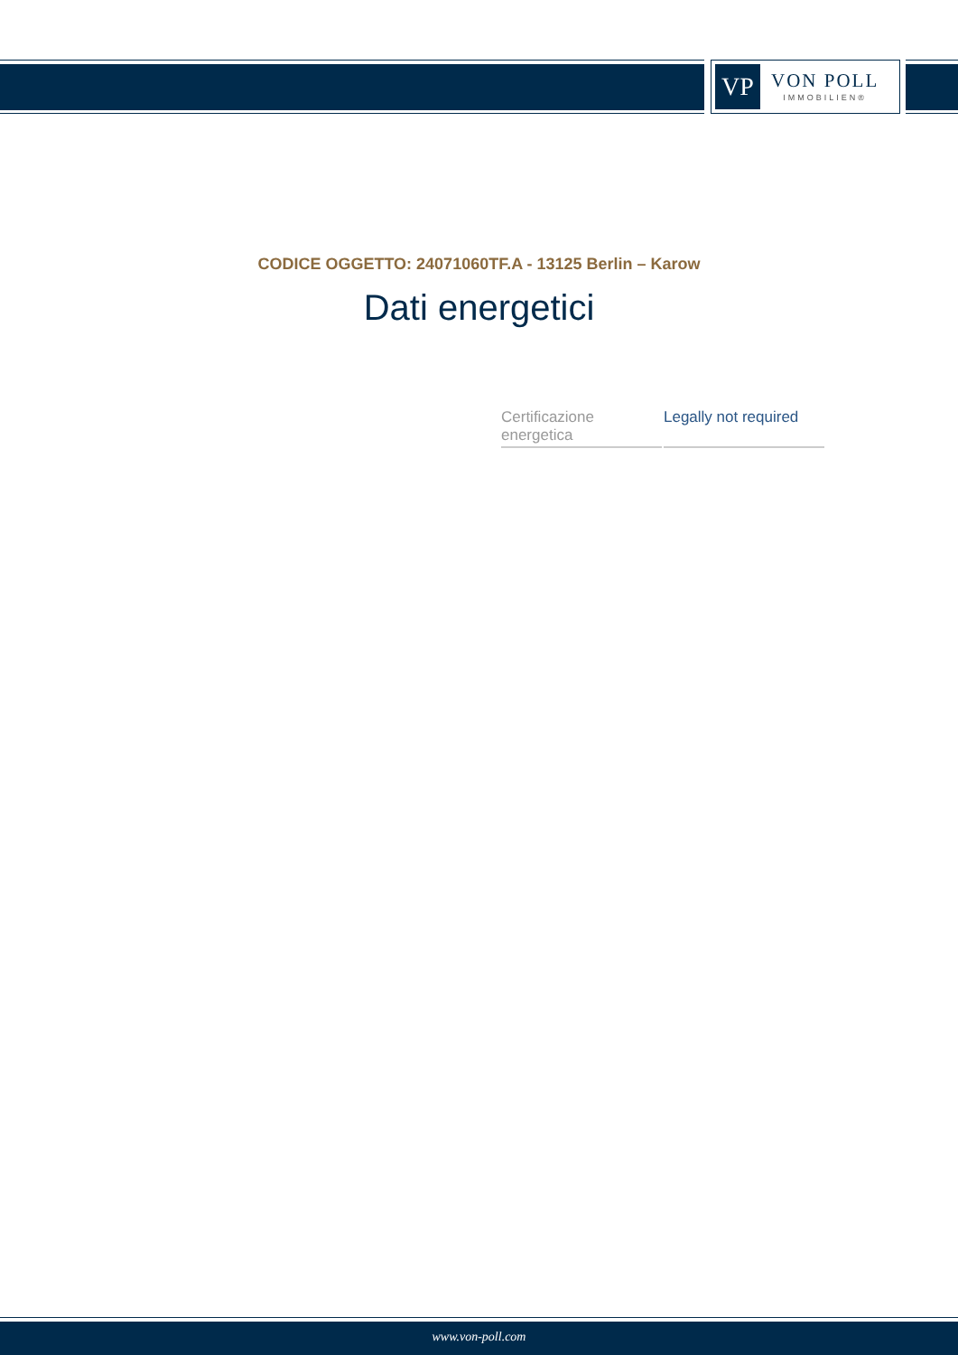VP
VON POLL
IMMOBILIEN®
CODICE OGGETTO: 24071060TF.A - 13125 Berlin – Karow
Dati energetici
| Certificazione energetica | Legally not required |
www.von-poll.com